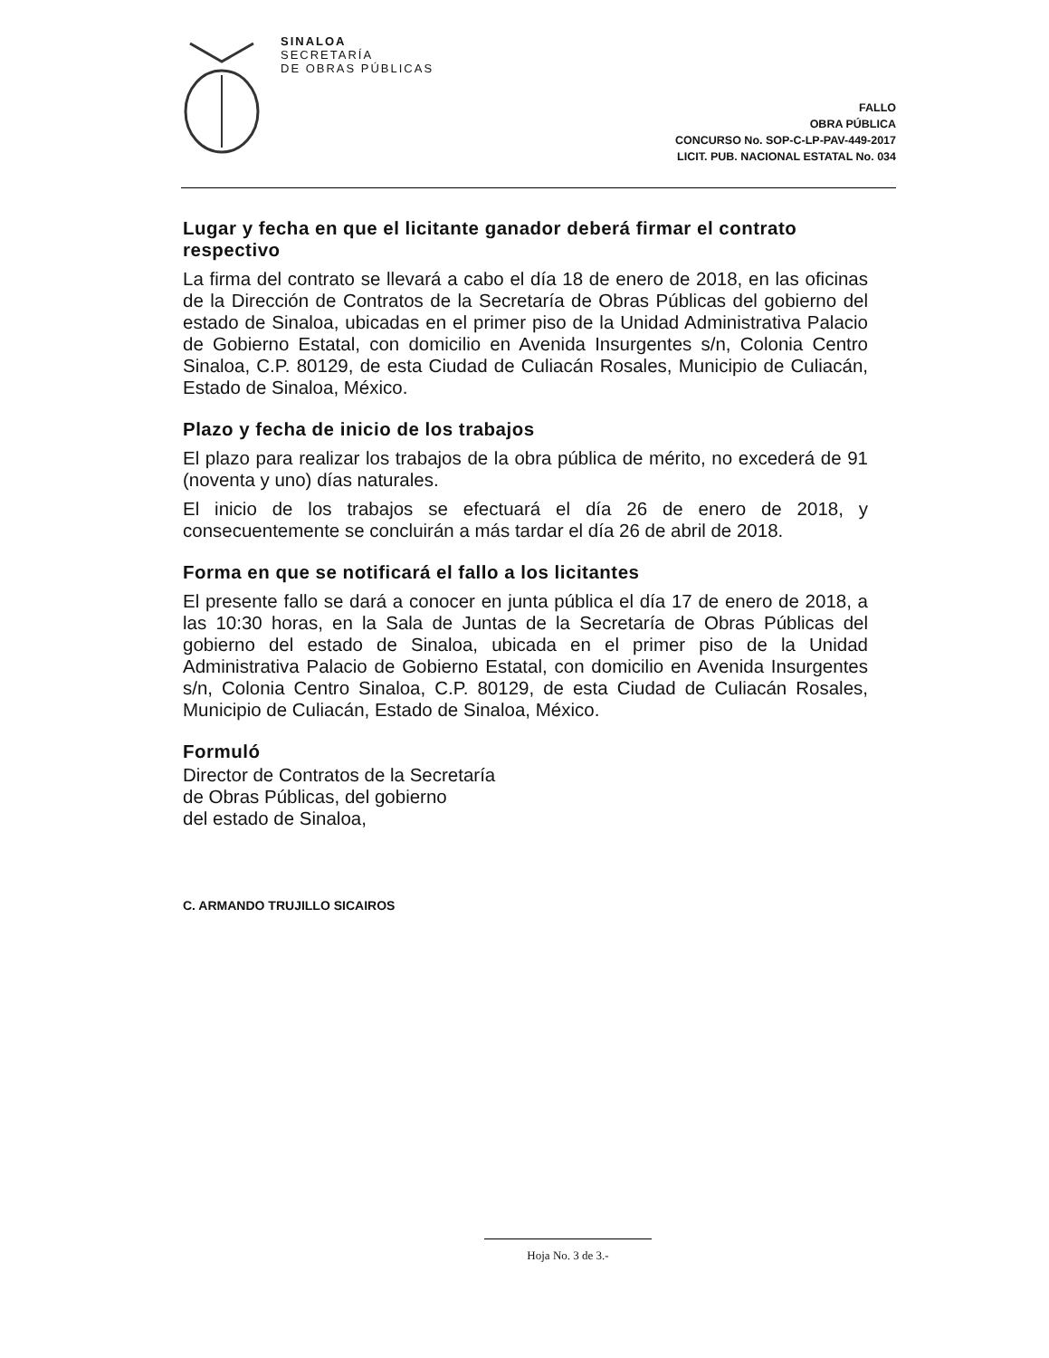SINALOA
SECRETARÍA
DE OBRAS PÚBLICAS
FALLO
OBRA PÚBLICA
CONCURSO No. SOP-C-LP-PAV-449-2017
LICIT. PUB. NACIONAL ESTATAL No. 034
Lugar y fecha en que el licitante ganador deberá firmar el contrato respectivo
La firma del contrato se llevará a cabo el día 18 de enero de 2018, en las oficinas de la Dirección de Contratos de la Secretaría de Obras Públicas del gobierno del estado de Sinaloa, ubicadas en el primer piso de la Unidad Administrativa Palacio de Gobierno Estatal, con domicilio en Avenida Insurgentes s/n, Colonia Centro Sinaloa, C.P. 80129, de esta Ciudad de Culiacán Rosales, Municipio de Culiacán, Estado de Sinaloa, México.
Plazo y fecha de inicio de los trabajos
El plazo para realizar los trabajos de la obra pública de mérito, no excederá de 91 (noventa y uno) días naturales.
El inicio de los trabajos se efectuará el día 26 de enero de 2018, y consecuentemente se concluirán a más tardar el día 26 de abril de 2018.
Forma en que se notificará el fallo a los licitantes
El presente fallo se dará a conocer en junta pública el día 17 de enero de 2018, a las 10:30 horas, en la Sala de Juntas de la Secretaría de Obras Públicas del gobierno del estado de Sinaloa, ubicada en el primer piso de la Unidad Administrativa Palacio de Gobierno Estatal, con domicilio en Avenida Insurgentes s/n, Colonia Centro Sinaloa, C.P. 80129, de esta Ciudad de Culiacán Rosales, Municipio de Culiacán, Estado de Sinaloa, México.
Formuló
Director de Contratos de la Secretaría
de Obras Públicas, del gobierno
del estado de Sinaloa,
C. ARMANDO TRUJILLO SICAIROS
Hoja No. 3 de 3.-